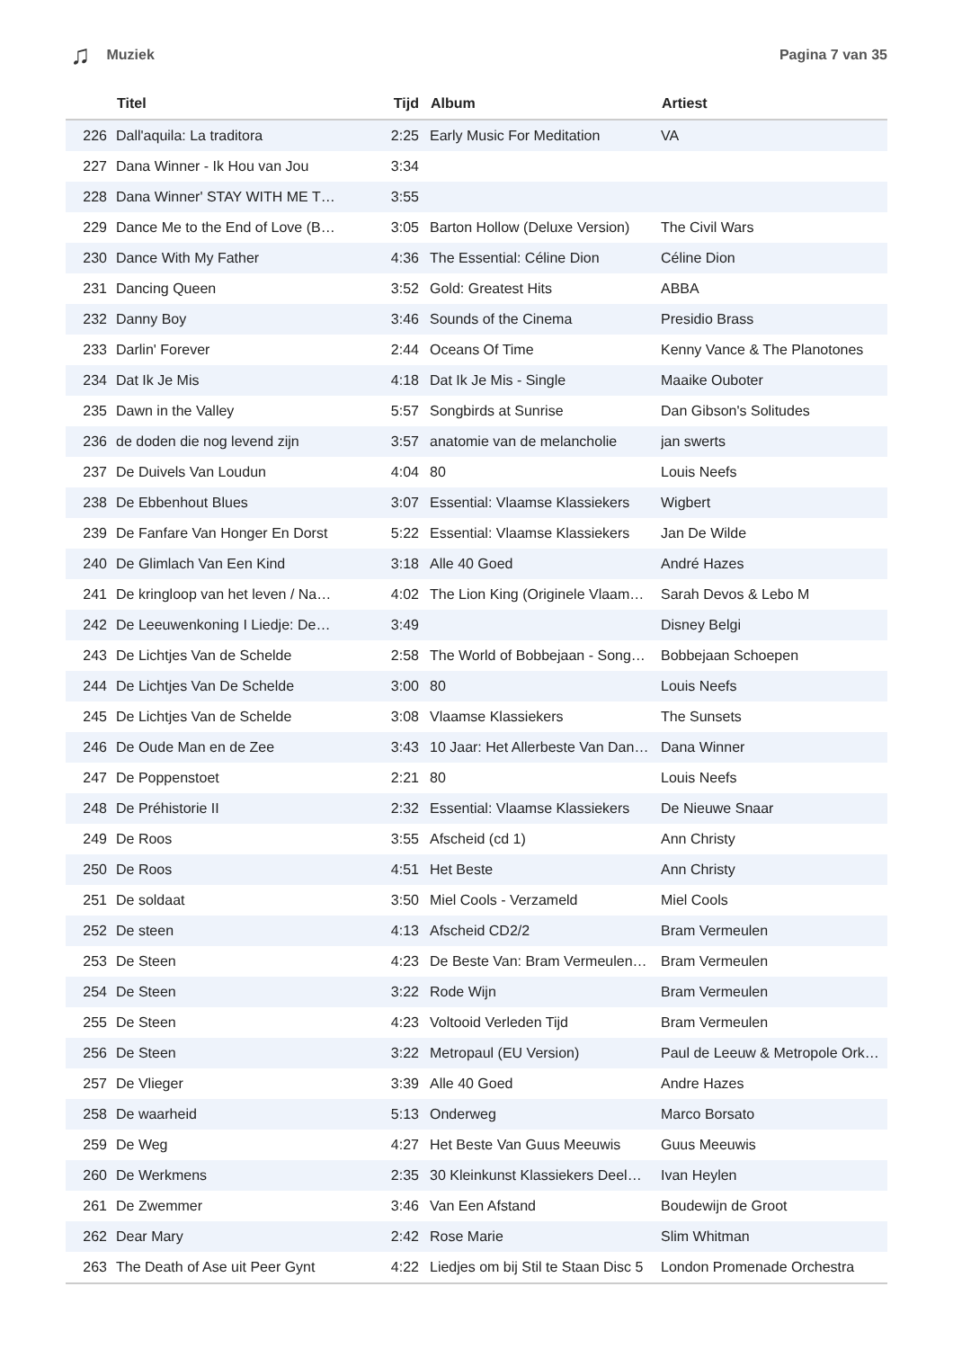♫ Muziek Pagina 7 van 35
| | Titel | Tijd | Album | Artiest |
| --- | --- | --- | --- | --- |
| 226 | Dall'aquila: La traditora | 2:25 | Early Music For Meditation | VA |
| 227 | Dana Winner - Ik Hou van Jou | 3:34 | | |
| 228 | Dana Winner' STAY WITH ME T… | 3:55 | | |
| 229 | Dance Me to the End of Love (B… | 3:05 | Barton Hollow (Deluxe Version) | The Civil Wars |
| 230 | Dance With My Father | 4:36 | The Essential: Céline Dion | Céline Dion |
| 231 | Dancing Queen | 3:52 | Gold: Greatest Hits | ABBA |
| 232 | Danny Boy | 3:46 | Sounds of the Cinema | Presidio Brass |
| 233 | Darlin' Forever | 2:44 | Oceans Of Time | Kenny Vance & The Planotones |
| 234 | Dat Ik Je Mis | 4:18 | Dat Ik Je Mis - Single | Maaike Ouboter |
| 235 | Dawn in the Valley | 5:57 | Songbirds at Sunrise | Dan Gibson's Solitudes |
| 236 | de doden die nog levend zijn | 3:57 | anatomie van de melancholie | jan swerts |
| 237 | De Duivels Van Loudun | 4:04 | 80 | Louis Neefs |
| 238 | De Ebbenhout Blues | 3:07 | Essential: Vlaamse Klassiekers | Wigbert |
| 239 | De Fanfare Van Honger En Dorst | 5:22 | Essential: Vlaamse Klassiekers | Jan De Wilde |
| 240 | De Glimlach Van Een Kind | 3:18 | Alle 40 Goed | André Hazes |
| 241 | De kringloop van het leven / Na… | 4:02 | The Lion King (Originele Vlaam… | Sarah Devos & Lebo M |
| 242 | De Leeuwenkoning I Liedje: De… | 3:49 | | Disney Belgi |
| 243 | De Lichtjes Van de Schelde | 2:58 | The World of Bobbejaan - Song… | Bobbejaan Schoepen |
| 244 | De Lichtjes Van De Schelde | 3:00 | 80 | Louis Neefs |
| 245 | De Lichtjes Van de Schelde | 3:08 | Vlaamse Klassiekers | The Sunsets |
| 246 | De Oude Man en de Zee | 3:43 | 10 Jaar: Het Allerbeste Van Dan… | Dana Winner |
| 247 | De Poppenstoet | 2:21 | 80 | Louis Neefs |
| 248 | De Préhistorie II | 2:32 | Essential: Vlaamse Klassiekers | De Nieuwe Snaar |
| 249 | De Roos | 3:55 | Afscheid (cd 1) | Ann Christy |
| 250 | De Roos | 4:51 | Het Beste | Ann Christy |
| 251 | De soldaat | 3:50 | Miel Cools - Verzameld | Miel Cools |
| 252 | De steen | 4:13 | Afscheid CD2/2 | Bram Vermeulen |
| 253 | De Steen | 4:23 | De Beste Van: Bram Vermeulen… | Bram Vermeulen |
| 254 | De Steen | 3:22 | Rode Wijn | Bram Vermeulen |
| 255 | De Steen | 4:23 | Voltooid Verleden Tijd | Bram Vermeulen |
| 256 | De Steen | 3:22 | Metropaul (EU Version) | Paul de Leeuw & Metropole Ork… |
| 257 | De Vlieger | 3:39 | Alle 40 Goed | Andre Hazes |
| 258 | De waarheid | 5:13 | Onderweg | Marco Borsato |
| 259 | De Weg | 4:27 | Het Beste Van Guus Meeuwis | Guus Meeuwis |
| 260 | De Werkmens | 2:35 | 30 Kleinkunst Klassiekers Deel… | Ivan Heylen |
| 261 | De Zwemmer | 3:46 | Van Een Afstand | Boudewijn de Groot |
| 262 | Dear Mary | 2:42 | Rose Marie | Slim Whitman |
| 263 | The Death of Ase uit Peer Gynt | 4:22 | Liedjes om bij Stil te Staan Disc 5 | London Promenade Orchestra |